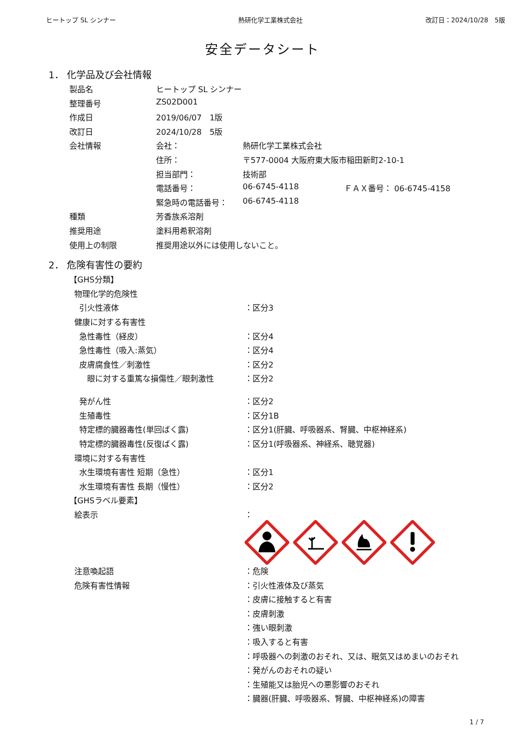ヒートップ SL シンナー 熱研化学工業株式会社 改訂日：2024/10/28　5版
安全データシート
1． 化学品及び会社情報
| 製品名 | ヒートップ SL シンナー | | |
| 整理番号 | ZS02D001 | | |
| 作成日 | 2019/06/07 1版 | | |
| 改訂日 | 2024/10/28 5版 | | |
| 会社情報 | 会社： | 熱研化学工業株式会社 | |
| | 住所： | 〒577-0004 大阪府東大阪市稲田新町2-10-1 | |
| | 担当部門： | 技術部 | |
| | 電話番号： | 06-6745-4118 | ＦＡＸ番号： 06-6745-4158 |
| | 緊急時の電話番号： | 06-6745-4118 | |
| 種類 | 芳香族系溶剤 | | |
| 推奨用途 | 塗料用希釈溶剤 | | |
| 使用上の制限 | 推奨用途以外には使用しないこと。 | | |
2． 危険有害性の要約
| 【GHS分類】 | |
| 物理化学的危険性 | |
| 引火性液体 | ：区分3 |
| 健康に対する有害性 | |
| 急性毒性（経皮） | ：区分4 |
| 急性毒性（吸入:蒸気） | ：区分4 |
| 皮膚腐食性／刺激性 | ：区分2 |
| 眼に対する重篤な損傷性／眼刺激性 | ：区分2 |
| 発がん性 | ：区分2 |
| 生殖毒性 | ：区分1B |
| 特定標的臓器毒性(単回ばく露) | ：区分1(肝臓、呼吸器系、腎臓、中枢神経系) |
| 特定標的臓器毒性(反復ばく露) | ：区分1(呼吸器系、神経系、聴覚器) |
| 環境に対する有害性 | |
| 水生環境有害性 短期（急性） | ：区分1 |
| 水生環境有害性 長期（慢性） | ：区分2 |
| 【GHSラベル要素】 | |
| 絵表示 | ： |
| 注意喚起語 | ：危険 |
| 危険有害性情報 | ：引火性液体及び蒸気 |
| | ：皮膚に接触すると有害 |
| | ：皮膚刺激 |
| | ：強い眼刺激 |
| | ：吸入すると有害 |
| | ：呼吸器への刺激のおそれ、又は、眠気又はめまいのおそれ |
| | ：発がんのおそれの疑い |
| | ：生殖能又は胎児への悪影響のおそれ |
| | ：臓器(肝臓、呼吸器系、腎臓、中枢神経系)の障害 |
1 / 7